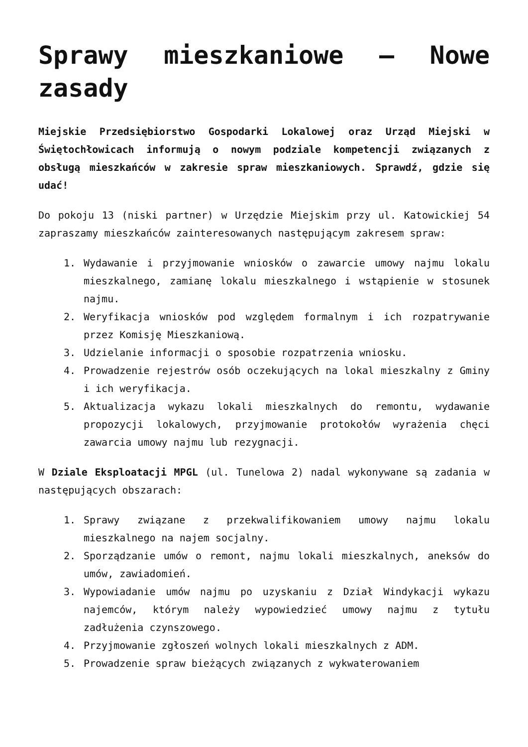Sprawy mieszkaniowe – Nowe zasady
Miejskie Przedsiębiorstwo Gospodarki Lokalowej oraz Urząd Miejski w Świętochłowicach informują o nowym podziale kompetencji związanych z obsługą mieszkańców w zakresie spraw mieszkaniowych. Sprawdź, gdzie się udać!
Do pokoju 13 (niski partner) w Urzędzie Miejskim przy ul. Katowickiej 54 zapraszamy mieszkańców zainteresowanych następującym zakresem spraw:
1. Wydawanie i przyjmowanie wniosków o zawarcie umowy najmu lokalu mieszkalnego, zamianę lokalu mieszkalnego i wstąpienie w stosunek najmu.
2. Weryfikacja wniosków pod względem formalnym i ich rozpatrywanie przez Komisję Mieszkaniową.
3. Udzielanie informacji o sposobie rozpatrzenia wniosku.
4. Prowadzenie rejestrów osób oczekujących na lokal mieszkalny z Gminy i ich weryfikacja.
5. Aktualizacja wykazu lokali mieszkalnych do remontu, wydawanie propozycji lokalowych, przyjmowanie protokołów wyrażenia chęci zawarcia umowy najmu lub rezygnacji.
W Dziale Eksploatacji MPGL (ul. Tunelowa 2) nadal wykonywane są zadania w następujących obszarach:
1. Sprawy związane z przekwalifikowaniem umowy najmu lokalu mieszkalnego na najem socjalny.
2. Sporządzanie umów o remont, najmu lokali mieszkalnych, aneksów do umów, zawiadomień.
3. Wypowiadanie umów najmu po uzyskaniu z Dział Windykacji wykazu najemców, którym należy wypowiedzieć umowy najmu z tytułu zadłużenia czynszowego.
4. Przyjmowanie zgłoszeń wolnych lokali mieszkalnych z ADM.
5. Prowadzenie spraw bieżących związanych z wykwaterowaniem